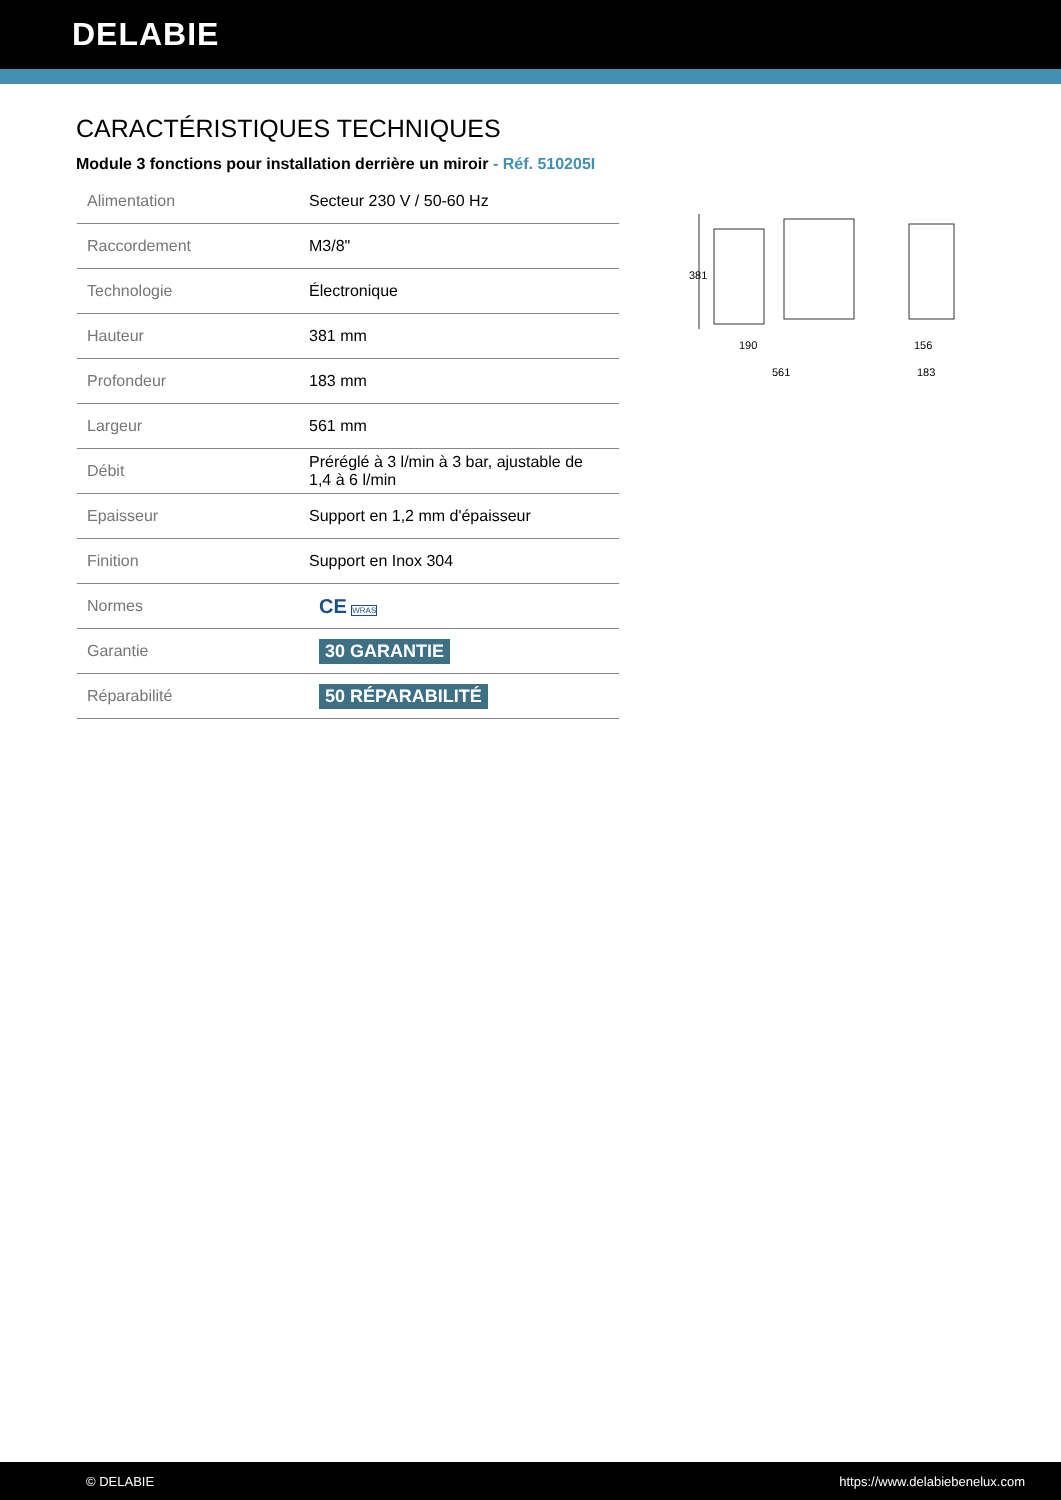DELABIE
CARACTÉRISTIQUES TECHNIQUES
Module 3 fonctions pour installation derrière un miroir - Réf. 510205I
| Alimentation | Secteur 230 V / 50-60 Hz |
| Raccordement | M3/8" |
| Technologie | Électronique |
| Hauteur | 381 mm |
| Profondeur | 183 mm |
| Largeur | 561 mm |
| Débit | Préréglé à 3 l/min à 3 bar, ajustable de 1,4 à 6 l/min |
| Epaisseur | Support en 1,2 mm d'épaisseur |
| Finition | Support en Inox 304 |
| Normes | CE WRAS |
| Garantie | 30 GARANTIE |
| Réparabilité | 50 RÉPARABILITÉ |
381
190
561
156
183
© DELABIE https://www.delabiebenelux.com